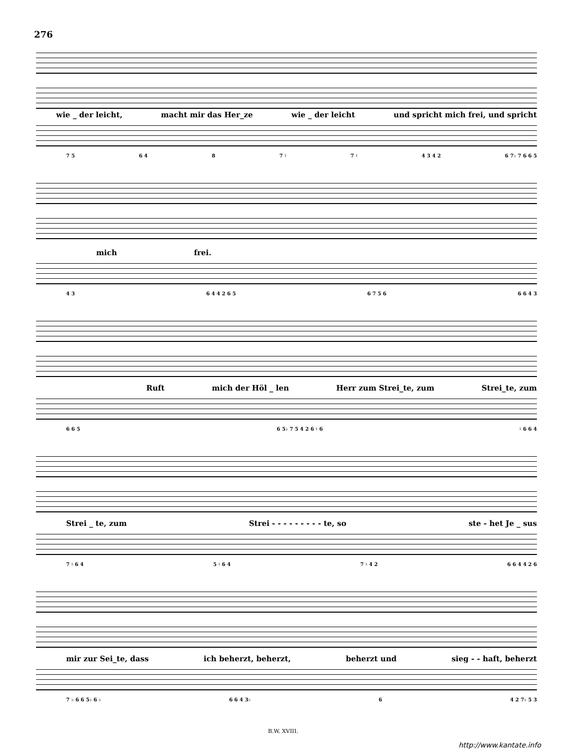276
wie _ der leicht, macht mir das Her_ze wie _ der leicht und spricht mich frei, und spricht
7 5 6 4 8 7 ♮ 7 ♮ 4 3 4 2 6 7♭ 7 6 6 5
mich frei.
4 3 6 4 4 2 6 5 6 7 5 6 6 6 4 3
Ruft mich der Höl _ len Herr zum Strei_te, zum Strei_te, zum
6 6 5 6 5♭ 7 5 4 2 6 ♮ 6 ♮ 6 6 4
Strei _ te, zum Strei - - - - - - - - - te, so ste - het Je _ sus
7 ♮ 6 4 5 ♮ 6 4 7 ♮ 4 2 6 6 4 4 2 6
mir zur Sei_te, dass ich beherzt, beherzt, beherzt und sieg - - haft, beherzt
7 ♭ 6 6 5♭ 6 ♭ 6 6 4 3♭ 6 4 2 7♭ 5 3
B.W. XVIII.
http://www.kantate.info